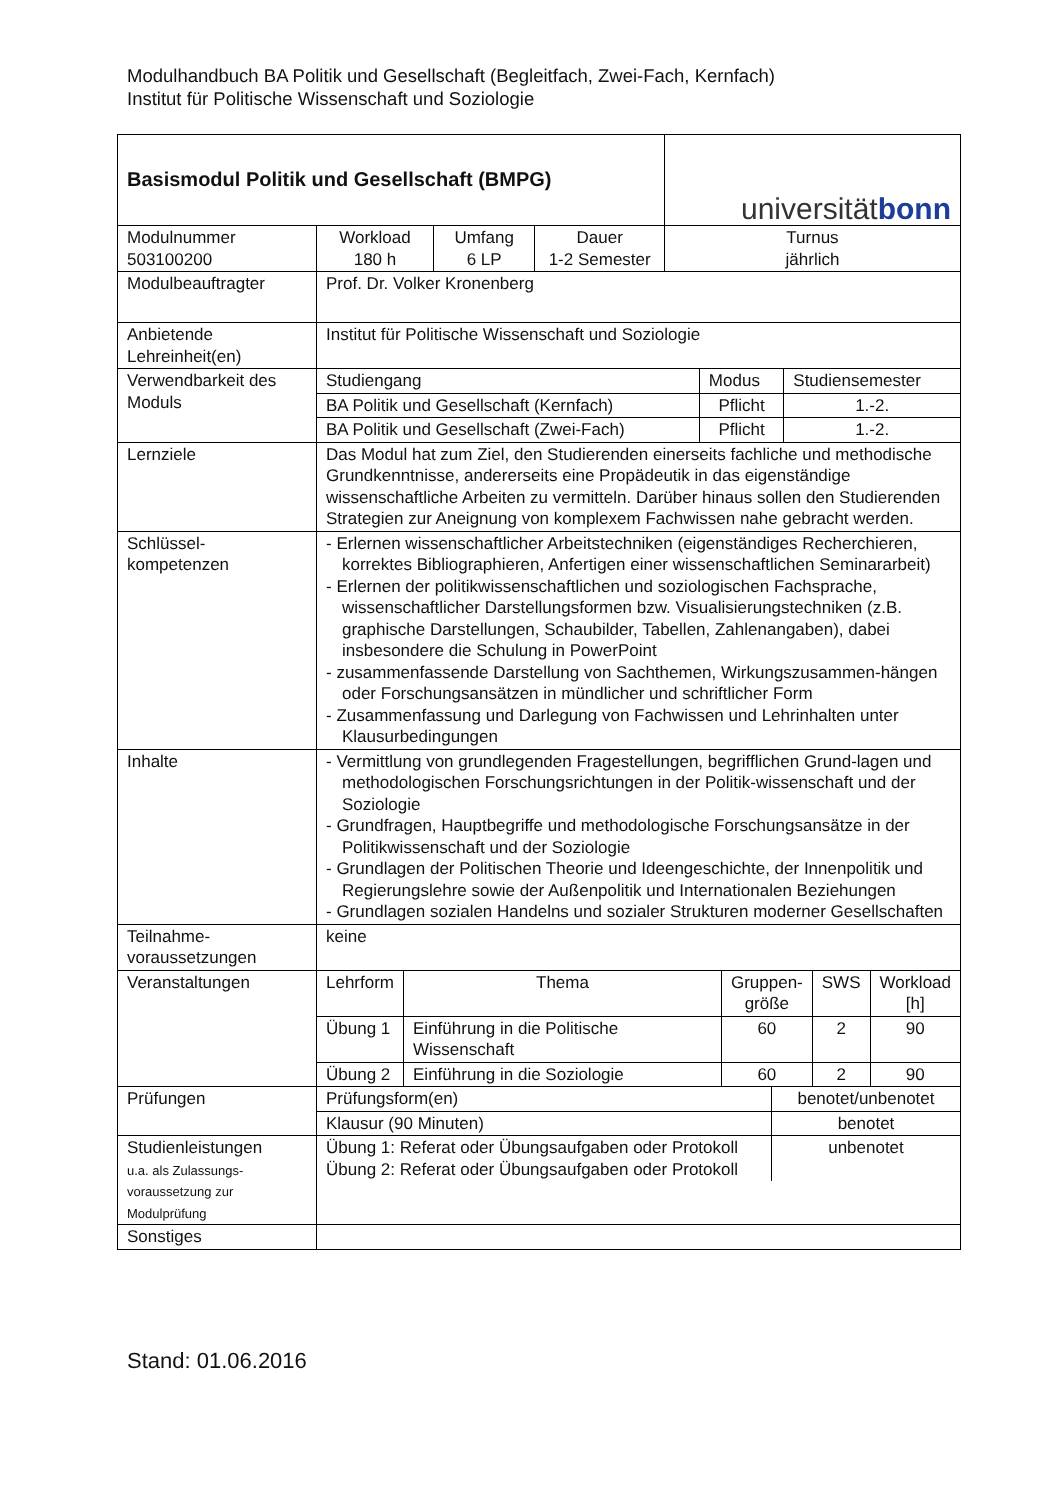Modulhandbuch BA Politik und Gesellschaft (Begleitfach, Zwei-Fach, Kernfach)
Institut für Politische Wissenschaft und Soziologie
| Basismodul Politik und Gesellschaft (BMPG) | | | | universität bonn |
| Modulnummer 503100200 | Workload 180 h | Umfang 6 LP | Dauer 1-2 Semester | Turnus jährlich |
| Modulbeauftragter | Prof. Dr. Volker Kronenberg | | | |
| Anbietende Lehreinheit(en) | Institut für Politische Wissenschaft und Soziologie | | | |
| Verwendbarkeit des Moduls | / Studiengang / Modus / Studiensemester / / BA Politik und Gesellschaft (Kernfach) / Pflicht / 1.-2. / / BA Politik und Gesellschaft (Zwei-Fach) / Pflicht / 1.-2. / | | | |
| Lernziele | Das Modul hat zum Ziel, den Studierenden einerseits fachliche und methodische Grundkenntnisse, andererseits eine Propädeutik in das eigenständige wissenschaftliche Arbeiten zu vermitteln. Darüber hinaus sollen den Studierenden Strategien zur Aneignung von komplexem Fachwissen nahe gebracht werden. | | | |
| Schlüssel- kompetenzen | - Erlernen wissenschaftlicher Arbeitstechniken (eigenständiges Recherchieren, korrektes Bibliographieren, Anfertigen einer wissenschaftlichen Seminararbeit) - Erlernen der politikwissenschaftlichen und soziologischen Fachsprache, wissenschaftlicher Darstellungsformen bzw. Visualisierungstechniken (z.B. graphische Darstellungen, Schaubilder, Tabellen, Zahlenangaben), dabei insbesondere die Schulung in PowerPoint - zusammenfassende Darstellung von Sachthemen, Wirkungszusammen-hängen oder Forschungsansätzen in mündlicher und schriftlicher Form - Zusammenfassung und Darlegung von Fachwissen und Lehrinhalten unter Klausurbedingungen | | | |
| Inhalte | - Vermittlung von grundlegenden Fragestellungen, begrifflichen Grund-lagen und methodologischen Forschungsrichtungen in der Politik-wissenschaft und der Soziologie - Grundfragen, Hauptbegriffe und methodologische Forschungsansätze in der Politikwissenschaft und der Soziologie - Grundlagen der Politischen Theorie und Ideengeschichte, der Innenpolitik und Regierungslehre sowie der Außenpolitik und Internationalen Beziehungen - Grundlagen sozialen Handelns und sozialer Strukturen moderner Gesellschaften | | | |
| Teilnahme- voraussetzungen | keine | | | |
| Veranstaltungen | / Lehrform / Thema / Gruppen- größe / SWS / Workload [h] / / Übung 1 / Einführung in die Politische Wissenschaft / 60 / 2 / 90 / / Übung 2 / Einführung in die Soziologie / 60 / 2 / 90 / | | | |
| Prüfungen | / Prüfungsform(en) / benotet/unbenotet / / Klausur (90 Minuten) / benotet / | | | |
| Studienleistungen u.a. als Zulassungs-voraussetzung zur Modulprüfung | / Übung 1: Referat oder Übungsaufgaben oder Protokoll Übung 2: Referat oder Übungsaufgaben oder Protokoll / unbenotet / | | | |
| Sonstiges | | | | |
Stand: 01.06.2016